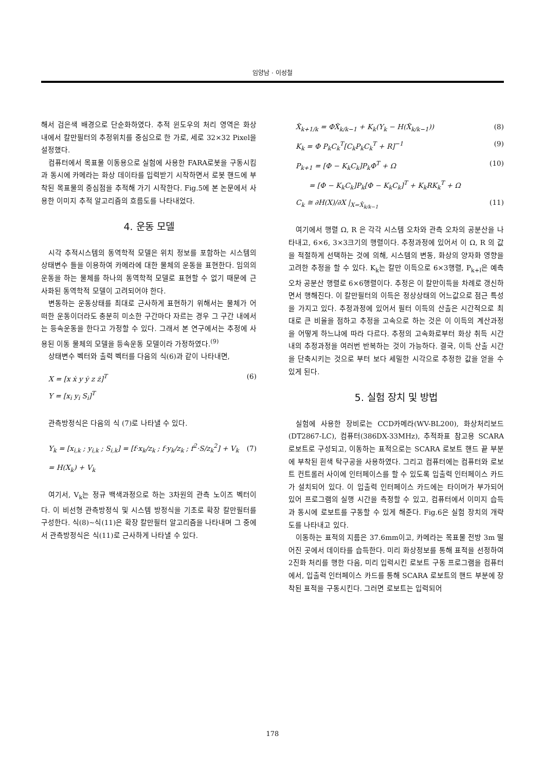임양남 · 이성철
해서 검은색 배경으로 단순화하였다. 추적 윈도우의 처리 영역은 화상 내에서 칼만필터의 추정위치를 중심으로 한 가로, 세로 32×32 Pixel을 설정했다.
컴퓨터에서 목표물 이동용으로 실험에 사용한 FARA로봇을 구동시킴과 동시에 카메라는 화상 데이타를 입력받기 시작하면서 로봇 핸드에 부착된 목표물의 중심점을 추적해 가기 시작한다. Fig.5에 본 논문에서 사용한 이미지 추적 알고리즘의 흐름도를 나타내었다.
4. 운동 모델
시각 추적시스템의 동역학적 모델은 위치 정보를 포함하는 시스템의 상태변수 들을 이용하여 카메라에 대한 물체의 운동을 표현한다. 임의의 운동을 하는 물체를 하나의 동역학적 모델로 표현할 수 없기 때문에 근사화된 동역학적 모델이 고려되어야 한다.
변동하는 운동상태를 최대로 근사하게 표현하기 위해서는 물체가 어떠한 운동이더라도 충분히 미소한 구간마다 자르는 경우 그 구간 내에서는 등속운동을 한다고 가정할 수 있다. 그래서 본 연구에서는 추정에 사용된 이동 물체의 모델을 등속운동 모델이라 가정하였다.<sup>(9)</sup>
상태변수 벡터와 출력 벡터를 다음의 식(6)과 같이 나타내면,
X = [x ẋ y ẏ z ż]<sup>T</sup> (6)
Y = [x<sub>i</sub> y<sub>i</sub> S<sub>i</sub>]<sup>T</sup>
관측방정식은 다음의 식 (7)로 나타낼 수 있다.
Y<sub>k</sub> = [x<sub>i,k</sub> ; y<sub>i,k</sub> ; S<sub>i,k</sub>] = [f·x<sub>k</sub>/z<sub>k</sub> ; f·y<sub>k</sub>/z<sub>k</sub> ; f<sup>2</sup>·S/z<sub>k</sub><sup>2</sup>] + V<sub>k</sub> (7)
= H(X<sub>k</sub>) + V<sub>k</sub>
여기서, V<sub>k</sub>는 정규 백색과정으로 하는 3차원의 관측 노이즈 벡터이다. 이 비선형 관측방정식 및 시스템 방정식을 기초로 확장 칼만필터를 구성한다. 식(8)~식(11)은 확장 칼만필터 알고리즘을 나타내며 그 중에서 관측방정식은 식(11)로 근사하게 나타낼 수 있다.
X̂<sub>k+1/k</sub> = ΦX̂<sub>k/k−1</sub> + K<sub>k</sub>(Y<sub>k</sub> − H(X̂<sub>k/k−1</sub>)) (8)
K<sub>k</sub> = Φ P<sub>k</sub>C<sub>k</sub><sup>T</sup>[C<sub>k</sub>P<sub>k</sub>C<sub>k</sub><sup>T</sup> + R]<sup>−1</sup> (9)
P<sub>k+1</sub> = [Φ − K<sub>k</sub>C<sub>k</sub>]P<sub>k</sub>Φ<sup>T</sup> + Ω (10)
= [Φ − K<sub>k</sub>C<sub>k</sub>]P<sub>k</sub>[Φ − K<sub>k</sub>C<sub>k</sub>]<sup>T</sup> + K<sub>k</sub>RK<sub>k</sub><sup>T</sup> + Ω
C<sub>k</sub> ≅ ∂H(X)/∂X |<sub>X=X̂<sub>k/k−1</sub></sub> (11)
여기에서 행렬 Ω, R 은 각각 시스템 오차와 관측 오차의 공분산을 나타내고, 6×6, 3×3크기의 행렬이다. 추정과정에 있어서 이 Ω, R 의 값을 적절하게 선택하는 것에 의해, 시스템의 변동, 화상의 양자화 영향을 고려한 추정을 할 수 있다. K<sub>k</sub>는 칼만 이득으로 6×3행렬, P<sub>k+l</sub>은 예측오차 공분산 행렬로 6×6행렬이다. 추정은 이 칼만이득을 차례로 갱신하면서 행해진다. 이 칼만필터의 이득은 정상상태의 어느값으로 점근 특성을 가지고 있다. 추정과정에 있어서 필터 이득의 산출은 시간적으로 최대로 큰 비율을 점하고 추정을 고속으로 하는 것은 이 이득의 계산과정을 어떻게 하느냐에 따라 다르다. 추정의 고속화로부터 화상 취득 시간 내의 추정과정을 여러번 반복하는 것이 가능하다. 결국, 이득 산출 시간을 단축시키는 것으로 부터 보다 세밀한 시각으로 추정한 값을 얻을 수 있게 된다.
5. 실험 장치 및 방법
실험에 사용한 장비로는 CCD카메라(WV-BL200), 화상처리보드(DT2867-LC), 컴퓨터(386DX-33MHz), 추적좌표 참고용 SCARA 로보트로 구성되고, 이동하는 표적으로는 SCARA 로보트 핸드 끝 부분에 부착된 흰색 탁구공을 사용하였다. 그리고 컴퓨터에는 컴퓨터와 로보트 컨트롤러 사이에 인터페이스를 할 수 있도록 입출력 인터페이스 카드가 설치되어 있다. 이 입출력 인터페이스 카드에는 타이머가 부가되어 있어 프로그램의 실행 시간을 측정할 수 있고, 컴퓨터에서 이미지 습득과 동시에 로보트를 구동할 수 있게 해준다. Fig.6은 실험 장치의 개략도를 나타내고 있다.
이동하는 표적의 지름은 37.6mm이고, 카메라는 목표물 전방 3m 떨어진 곳에서 데이타를 습득한다. 미리 화상정보를 통해 표적을 선정하여 2진화 처리를 행한 다음, 미리 입력시킨 로보트 구동 프로그램을 컴퓨터에서, 입출력 인터페이스 카드를 통해 SCARA 로보트의 핸드 부분에 장착된 표적을 구동시킨다. 그러면 로보트는 입력되어
178